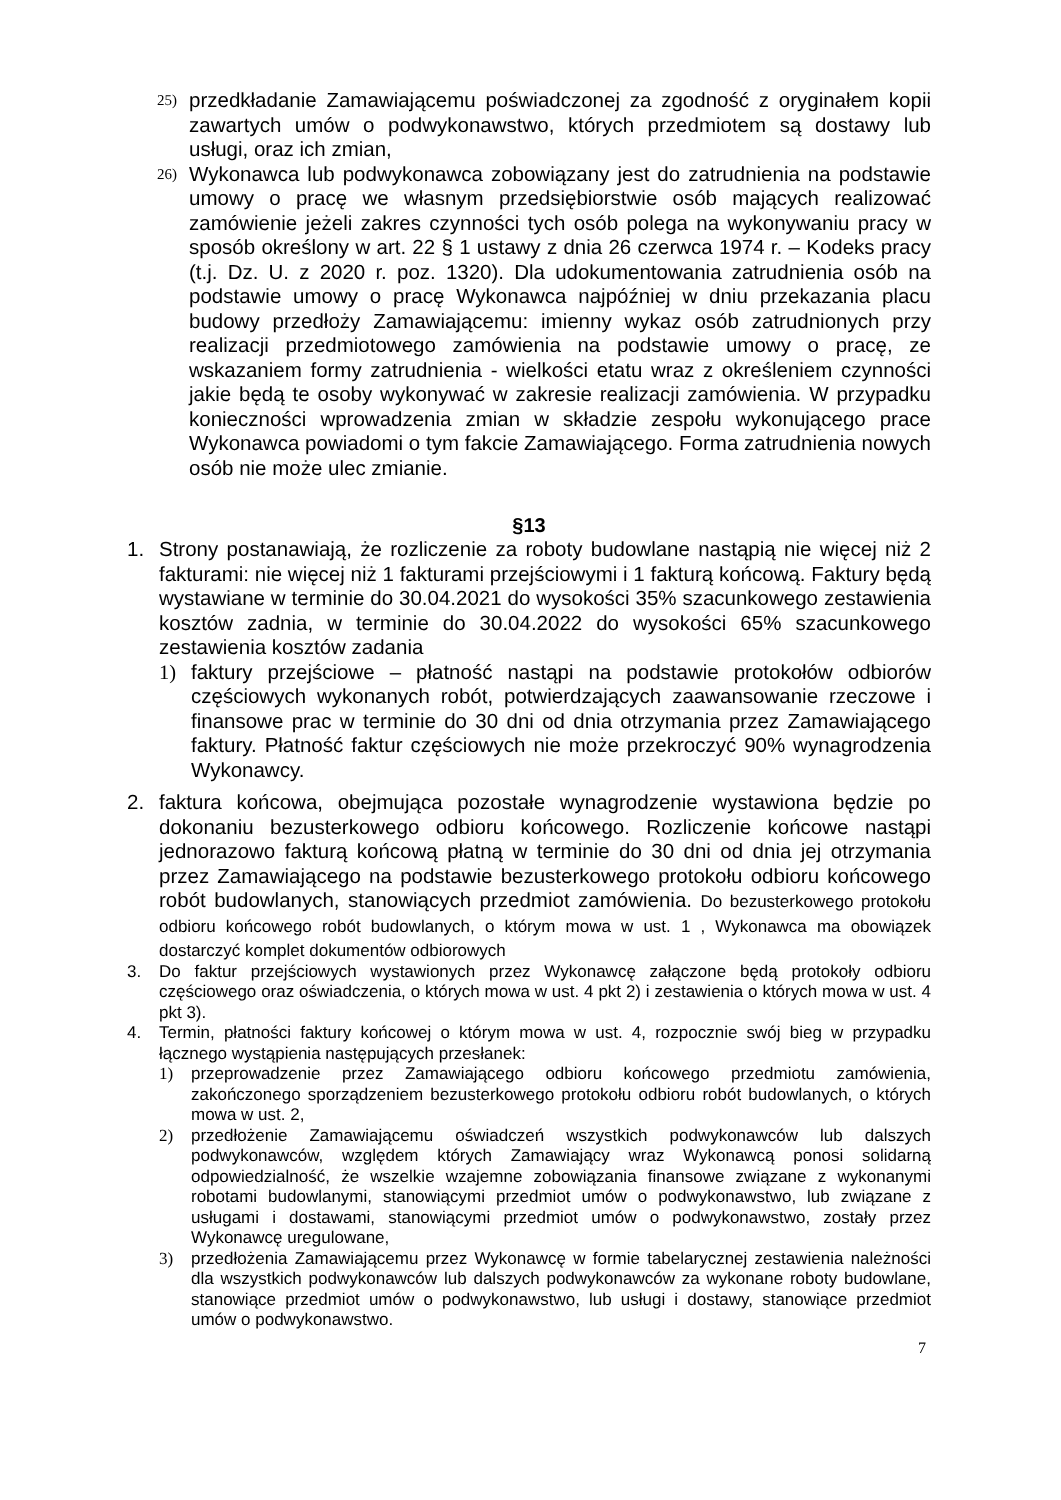25) przedkładanie Zamawiającemu poświadczonej za zgodność z oryginałem kopii zawartych umów o podwykonawstwo, których przedmiotem są dostawy lub usługi, oraz ich zmian,
26) Wykonawca lub podwykonawca zobowiązany jest do zatrudnienia na podstawie umowy o pracę we własnym przedsiębiorstwie osób mających realizować zamówienie jeżeli zakres czynności tych osób polega na wykonywaniu pracy w sposób określony w art. 22 § 1 ustawy z dnia 26 czerwca 1974 r. – Kodeks pracy (t.j. Dz. U. z 2020 r. poz. 1320). Dla udokumentowania zatrudnienia osób na podstawie umowy o pracę Wykonawca najpóźniej w dniu przekazania placu budowy przedłoży Zamawiającemu: imienny wykaz osób zatrudnionych przy realizacji przedmiotowego zamówienia na podstawie umowy o pracę, ze wskazaniem formy zatrudnienia - wielkości etatu wraz z określeniem czynności jakie będą te osoby wykonywać w zakresie realizacji zamówienia. W przypadku konieczności wprowadzenia zmian w składzie zespołu wykonującego prace Wykonawca powiadomi o tym fakcie Zamawiającego. Forma zatrudnienia nowych osób nie może ulec zmianie.
§13
1. Strony postanawiają, że rozliczenie za roboty budowlane nastąpią nie więcej niż 2 fakturami: nie więcej niż 1 fakturami przejściowymi i 1 fakturą końcową. Faktury będą wystawiane w terminie do 30.04.2021 do wysokości 35% szacunkowego zestawienia kosztów zadnia, w terminie do 30.04.2022 do wysokości 65% szacunkowego zestawienia kosztów zadania
1) faktury przejściowe – płatność nastąpi na podstawie protokołów odbiorów częściowych wykonanych robót, potwierdzających zaawansowanie rzeczowe i finansowe prac w terminie do 30 dni od dnia otrzymania przez Zamawiającego faktury. Płatność faktur częściowych nie może przekroczyć 90% wynagrodzenia Wykonawcy.
2. faktura końcowa, obejmująca pozostałe wynagrodzenie wystawiona będzie po dokonaniu bezusterkowego odbioru końcowego. Rozliczenie końcowe nastąpi jednorazowo fakturą końcową płatną w terminie do 30 dni od dnia jej otrzymania przez Zamawiającego na podstawie bezusterkowego protokołu odbioru końcowego robót budowlanych, stanowiących przedmiot zamówienia. Do bezusterkowego protokołu odbioru końcowego robót budowlanych, o którym mowa w ust. 1 , Wykonawca ma obowiązek dostarczyć komplet dokumentów odbiorowych
3. Do faktur przejściowych wystawionych przez Wykonawcę załączone będą protokoły odbioru częściowego oraz oświadczenia, o których mowa w ust. 4 pkt 2) i zestawienia o których mowa w ust. 4 pkt 3).
4. Termin, płatności faktury końcowej o którym mowa w ust. 4, rozpocznie swój bieg w przypadku łącznego wystąpienia następujących przesłanek:
1) przeprowadzenie przez Zamawiającego odbioru końcowego przedmiotu zamówienia, zakończonego sporządzeniem bezusterkowego protokołu odbioru robót budowlanych, o których mowa w ust. 2,
2) przedłożenie Zamawiającemu oświadczeń wszystkich podwykonawców lub dalszych podwykonawców, względem których Zamawiający wraz Wykonawcą ponosi solidarną odpowiedzialność, że wszelkie wzajemne zobowiązania finansowe związane z wykonanymi robotami budowlanymi, stanowiącymi przedmiot umów o podwykonawstwo, lub związane z usługami i dostawami, stanowiącymi przedmiot umów o podwykonawstwo, zostały przez Wykonawcę uregulowane,
3) przedłożenia Zamawiającemu przez Wykonawcę w formie tabelarycznej zestawienia należności dla wszystkich podwykonawców lub dalszych podwykonawców za wykonane roboty budowlane, stanowiące przedmiot umów o podwykonawstwo, lub usługi i dostawy, stanowiące przedmiot umów o podwykonawstwo.
7